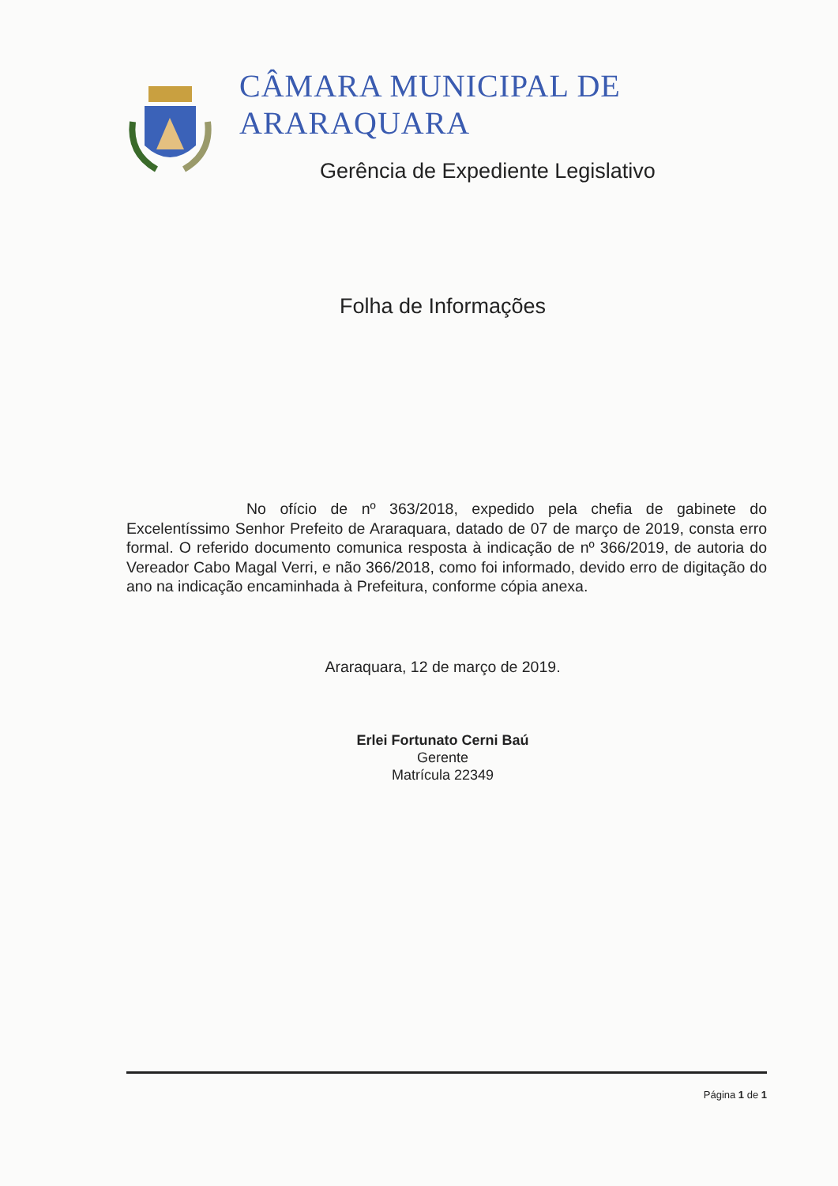CÂMARA MUNICIPAL DE ARARAQUARA
Gerência de Expediente Legislativo
Folha de Informações
No ofício de nº 363/2018, expedido pela chefia de gabinete do Excelentíssimo Senhor Prefeito de Araraquara, datado de 07 de março de 2019, consta erro formal. O referido documento comunica resposta à indicação de nº 366/2019, de autoria do Vereador Cabo Magal Verri, e não 366/2018, como foi informado, devido erro de digitação do ano na indicação encaminhada à Prefeitura, conforme cópia anexa.
Araraquara, 12 de março de 2019.
Erlei Fortunato Cerni Baú
Gerente
Matrícula 22349
Página 1 de 1